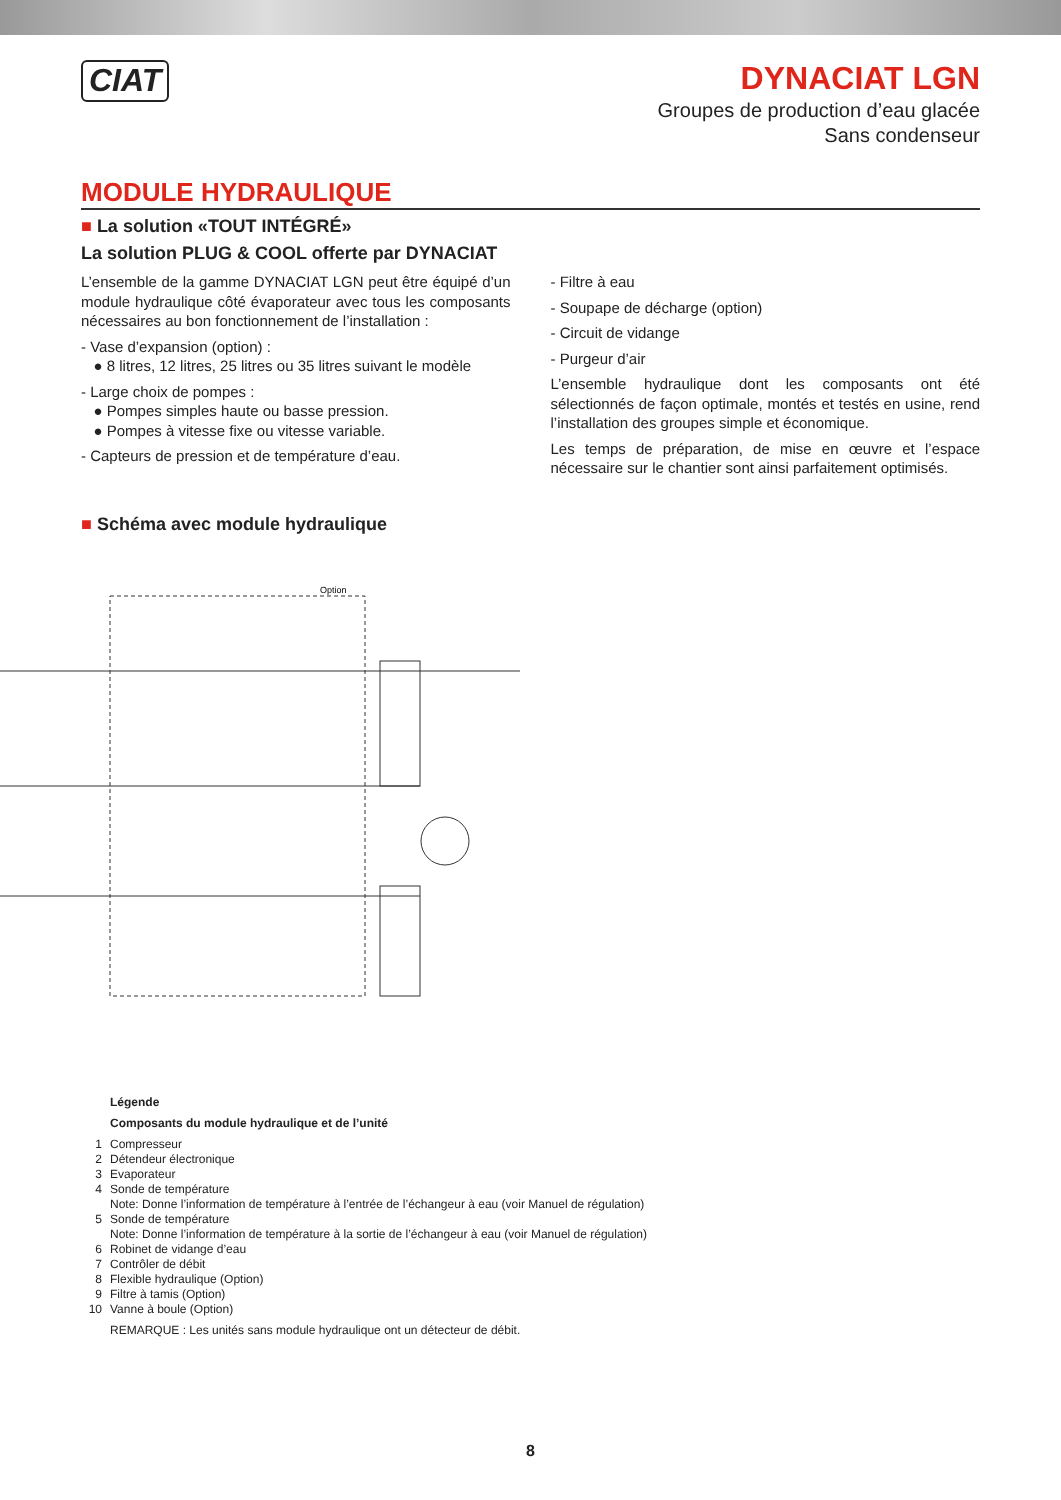CIAT
DYNACIAT LGN
Groupes de production d’eau glacée
Sans condenseur
MODULE HYDRAULIQUE
■ La solution «TOUT INTÉGRÉ»
La solution PLUG & COOL offerte par DYNACIAT
L’ensemble de la gamme DYNACIAT LGN peut être équipé d’un module hydraulique côté évaporateur avec tous les composants nécessaires au bon fonctionnement de l’installation :
- Vase d’expansion (option) :
● 8 litres, 12 litres, 25 litres ou 35 litres suivant le modèle
- Large choix de pompes :
● Pompes simples haute ou basse pression.
● Pompes à vitesse fixe ou vitesse variable.
- Capteurs de pression et de température d’eau.
- Filtre à eau
- Soupape de décharge (option)
- Circuit de vidange
- Purgeur d’air
L’ensemble hydraulique dont les composants ont été sélectionnés de façon optimale, montés et testés en usine, rend l’installation des groupes simple et économique.
Les temps de préparation, de mise en œuvre et l’espace nécessaire sur le chantier sont ainsi parfaitement optimisés.
■ Schéma avec module hydraulique
Option
Légende
Composants du module hydraulique et de l’unité
1 Compresseur
2 Détendeur électronique
3 Evaporateur
4 Sonde de température
Note: Donne l’information de température à l’entrée de l’échangeur à eau (voir Manuel de régulation)
5 Sonde de température
Note: Donne l’information de température à la sortie de l’échangeur à eau (voir Manuel de régulation)
6 Robinet de vidange d’eau
7 Contrôler de débit
8 Flexible hydraulique (Option)
9 Filtre à tamis (Option)
10 Vanne à boule (Option)
REMARQUE : Les unités sans module hydraulique ont un détecteur de débit.
8